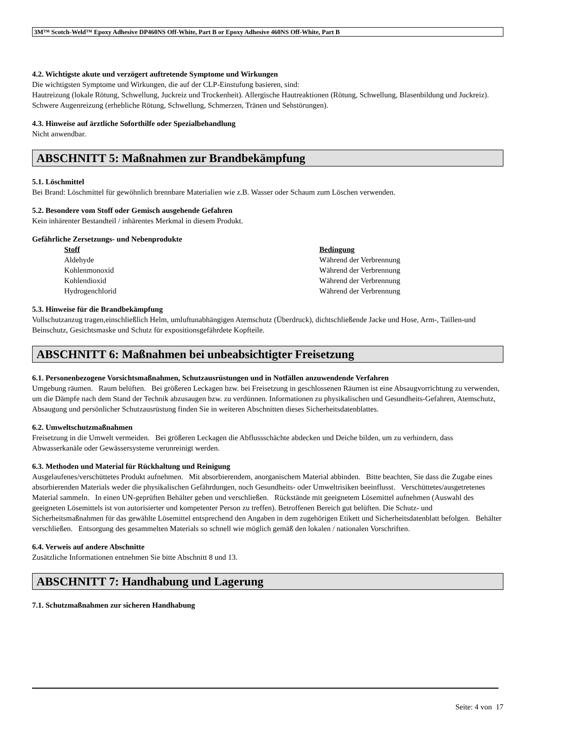3M™ Scotch-Weld™ Epoxy Adhesive DP460NS Off-White, Part B or Epoxy Adhesive 460NS Off-White, Part B
4.2. Wichtigste akute und verzögert auftretende Symptome und Wirkungen
Die wichtigsten Symptome und Wirkungen, die auf der CLP-Einstufung basieren, sind:
Hautreizung (lokale Rötung, Schwellung, Juckreiz und Trockenheit). Allergische Hautreaktionen (Rötung, Schwellung, Blasenbildung und Juckreiz). Schwere Augenreizung (erhebliche Rötung, Schwellung, Schmerzen, Tränen und Sehstörungen).
4.3. Hinweise auf ärztliche Soforthilfe oder Spezialbehandlung
Nicht anwendbar.
ABSCHNITT 5: Maßnahmen zur Brandbekämpfung
5.1. Löschmittel
Bei Brand: Löschmittel für gewöhnlich brennbare Materialien wie z.B. Wasser oder Schaum zum Löschen verwenden.
5.2. Besondere vom Stoff oder Gemisch ausgehende Gefahren
Kein inhärenter Bestandteil / inhärentes Merkmal in diesem Produkt.
Gefährliche Zersetzungs- und Nebenprodukte
| Stoff | Bedingung |
| --- | --- |
| Aldehyde | Während der Verbrennung |
| Kohlenmonoxid | Während der Verbrennung |
| Kohlendioxid | Während der Verbrennung |
| Hydrogenchlorid | Während der Verbrennung |
5.3. Hinweise für die Brandbekämpfung
Vollschutzanzug tragen,einschließlich Helm, umluftunabhängigen Atemschutz (Überdruck), dichtschließende Jacke und Hose, Arm-, Taillen-und Beinschutz, Gesichtsmaske und Schutz für expositionsgefährdete Kopfteile.
ABSCHNITT 6: Maßnahmen bei unbeabsichtigter Freisetzung
6.1. Personenbezogene Vorsichtsmaßnahmen, Schutzausrüstungen und in Notfällen anzuwendende Verfahren
Umgebung räumen. Raum belüften. Bei größeren Leckagen bzw. bei Freisetzung in geschlossenen Räumen ist eine Absaugvorrichtung zu verwenden, um die Dämpfe nach dem Stand der Technik abzusaugen bzw. zu verdünnen. Informationen zu physikalischen und Gesundheits-Gefahren, Atemschutz, Absaugung und persönlicher Schutzausrüstung finden Sie in weiteren Abschnitten dieses Sicherheitsdatenblattes.
6.2. Umweltschutzmaßnahmen
Freisetzung in die Umwelt vermeiden. Bei größeren Leckagen die Abflussschächte abdecken und Deiche bilden, um zu verhindern, dass Abwasserkanäle oder Gewässersysteme verunreinigt werden.
6.3. Methoden und Material für Rückhaltung und Reinigung
Ausgelaufenes/verschüttetes Produkt aufnehmen. Mit absorbierendem, anorganischem Material abbinden. Bitte beachten, Sie dass die Zugabe eines absorbierenden Materials weder die physikalischen Gefährdungen, noch Gesundheits- oder Umweltrisiken beeinflusst. Verschüttetes/ausgetretenes Material sammeln. In einen UN-geprüften Behälter geben und verschließen. Rückstände mit geeignetem Lösemittel aufnehmen (Auswahl des geeigneten Lösemittels ist von autorisierter und kompetenter Person zu treffen). Betroffenen Bereich gut belüften. Die Schutz- und Sicherheitsmaßnahmen für das gewählte Lösemittel entsprechend den Angaben in dem zugehörigen Etikett und Sicherheitsdatenblatt befolgen. Behälter verschließen. Entsorgung des gesammelten Materials so schnell wie möglich gemäß den lokalen / nationalen Vorschriften.
6.4. Verweis auf andere Abschnitte
Zusätzliche Informationen entnehmen Sie bitte Abschnitt 8 und 13.
ABSCHNITT 7: Handhabung und Lagerung
7.1. Schutzmaßnahmen zur sicheren Handhabung
Seite: 4 von 17